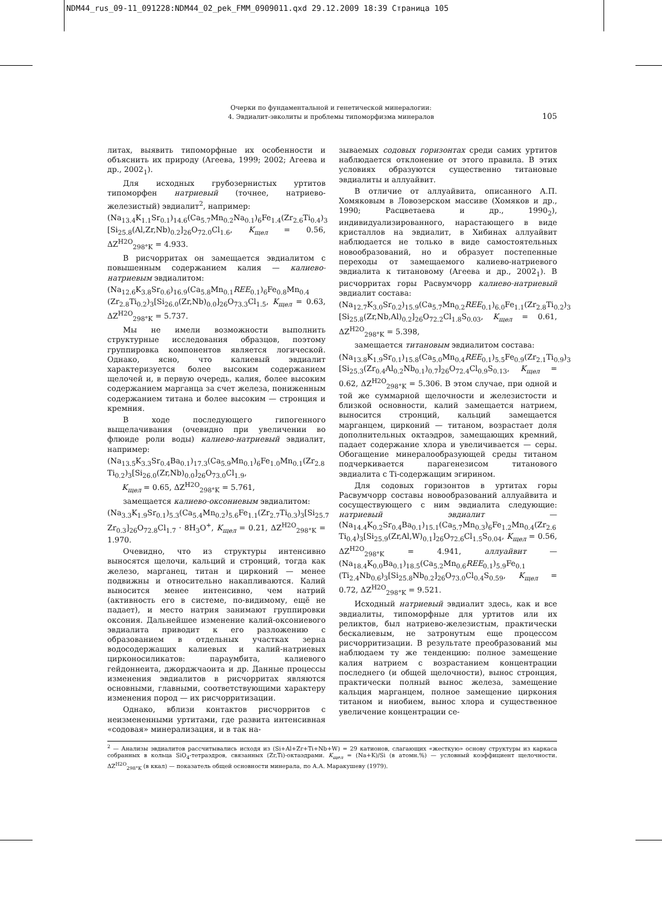NDM44_rus_09-11_091228:NDM44_02_pek_FMM_0909011.qxd 29.12.2009 18:39 Страница 105
Очерки по фундаментальной и генетической минералогии:
4. Эвдиалит-эвколиты и проблемы типоморфизма минералов
105
литах, выявить типоморфные их особенности и объяснить их природу (Агеева, 1999; 2002; Агеева и др., 2002<sub>1</sub>).
Для исходных грубозернистых уртитов типоморфен натриевый (точнее, натриево-железистый) эвдиалит<sup>2</sup>, например:
(Na<sub>13.4</sub>K<sub>1.1</sub>Sr<sub>0.1</sub>)<sub>14.6</sub>(Ca<sub>5.7</sub>Mn<sub>0.2</sub>Na<sub>0.1</sub>)<sub>6</sub>Fe<sub>1.4</sub>(Zr<sub>2.6</sub>Ti<sub>0.4</sub>)<sub>3</sub> [Si<sub>25.8</sub>(Al,Zr,Nb)<sub>0.2</sub>]<sub>26</sub>O<sub>72.0</sub>Cl<sub>1.6</sub>, K<sub>щел</sub> = 0.56, ΔZ<sup>H2O</sup><sub>298°K</sub> = 4.933.
В рисчорритах он замещается эвдиалитом с повышенным содержанием калия — калиево-натриевым эвдиалитом:
(Na<sub>12.6</sub>K<sub>3.8</sub>Sr<sub>0.6</sub>)<sub>16.9</sub>(Ca<sub>5.8</sub>Mn<sub>0.1</sub>REE<sub>0.1</sub>)<sub>6</sub>Fe<sub>0.8</sub>Mn<sub>0.4</sub> (Zr<sub>2.8</sub>Ti<sub>0.2</sub>)<sub>3</sub>[Si<sub>26.0</sub>(Zr,Nb)<sub>0.0</sub>]<sub>26</sub>O<sub>73.3</sub>Cl<sub>1.5</sub>, K<sub>щел</sub> = 0.63, ΔZ<sup>H2O</sup><sub>298°K</sub> = 5.737.
Мы не имели возможности выполнить структурные исследования образцов, поэтому группировка компонентов является логической. Однако, ясно, что калиевый эвдиалит характеризуется более высоким содержанием щелочей и, в первую очередь, калия, более высоким содержанием марганца за счет железа, пониженным содержанием титана и более высоким — стронция и кремния.
В ходе последующего гипогенного выщелачивания (очевидно при увеличении во флюиде роли воды) калиево-натриевый эвдиалит, например:
(Na<sub>13.5</sub>K<sub>3.3</sub>Sr<sub>0.4</sub>Ba<sub>0.1</sub>)<sub>17.3</sub>(Ca<sub>5.9</sub>Mn<sub>0.1</sub>)<sub>6</sub>Fe<sub>1.0</sub>Mn<sub>0.1</sub>(Zr<sub>2.8</sub> Ti<sub>0.2</sub>)<sub>3</sub>[Si<sub>26.0</sub>(Zr,Nb)<sub>0.0</sub>]<sub>26</sub>O<sub>73.0</sub>Cl<sub>1.9</sub>,
K<sub>щел</sub> = 0.65, ΔZ<sup>H2O</sup><sub>298°K</sub> = 5.761,
замещается калиево-оксониевым эвдиалитом:
(Na<sub>3.3</sub>K<sub>1.9</sub>Sr<sub>0.1</sub>)<sub>5.3</sub>(Ca<sub>5.4</sub>Mn<sub>0.2</sub>)<sub>5.6</sub>Fe<sub>1.1</sub>(Zr<sub>2.7</sub>Ti<sub>0.3</sub>)<sub>3</sub>[Si<sub>25.7</sub> Zr<sub>0.3</sub>]<sub>26</sub>O<sub>72.8</sub>Cl<sub>1.7</sub> · 8H<sub>3</sub>O<sup>+</sup>, K<sub>щел</sub> = 0.21, ΔZ<sup>H2O</sup><sub>298°K</sub> = 1.970.
Очевидно, что из структуры интенсивно выносятся щелочи, кальций и стронций, тогда как железо, марганец, титан и цирконий — менее подвижны и относительно накапливаются. Калий выносится менее интенсивно, чем натрий (активность его в системе, по-видимому, ещё не падает), и место натрия занимают группировки оксония. Дальнейшее изменение калий-оксониевого эвдиалита приводит к его разложению с образованием в отдельных участках зерна водосодержащих калиевых и калий-натриевых цирконосиликатов: параумбита, калиевого гейдоннеита, джорджчаоита и др. Данные процессы изменения эвдиалитов в рисчорритах являются основными, главными, соответствующими характеру изменения пород — их рисчорритизации.
Однако, вблизи контактов рисчорритов с неизмененными уртитами, где развита интенсивная «содовая» минерализация, и в так на-
зываемых содовых горизонтах среди самих уртитов наблюдается отклонение от этого правила. В этих условиях образуются существенно титановые эвдиалиты и аллуайвит.
В отличие от аллуайвита, описанного А.П. Хомяковым в Ловозерском массиве (Хомяков и др., 1990; Расцветаева и др., 1990<sub>2</sub>), индивидуализированного, нарастающего в виде кристаллов на эвдиалит, в Хибинах аллуайвит наблюдается не только в виде самостоятельных новообразований, но и образует постепенные переходы от замещаемого калиево-натриевого эвдиалита к титановому (Агеева и др., 2002<sub>1</sub>). В рисчорритах горы Расвумчорр калиево-натриевый эвдиалит состава:
(Na<sub>12.7</sub>K<sub>3.0</sub>Sr<sub>0.2</sub>)<sub>15.9</sub>(Ca<sub>5.7</sub>Mn<sub>0.2</sub>REE<sub>0.1</sub>)<sub>6.0</sub>Fe<sub>1.1</sub>(Zr<sub>2.8</sub>Ti<sub>0.2</sub>)<sub>3</sub> [Si<sub>25.8</sub>(Zr,Nb,Al)<sub>0.2</sub>]<sub>26</sub>O<sub>72.2</sub>Cl<sub>1.8</sub>S<sub>0.03</sub>, K<sub>щел</sub> = 0.61, ΔZ<sup>H2O</sup><sub>298°K</sub> = 5.398,
замещается титановым эвдиалитом состава:
(Na<sub>13.8</sub>K<sub>1.9</sub>Sr<sub>0.1</sub>)<sub>15.8</sub>(Ca<sub>5.0</sub>Mn<sub>0.4</sub>REE<sub>0.1</sub>)<sub>5.5</sub>Fe<sub>0.9</sub>(Zr<sub>2.1</sub>Ti<sub>0.9</sub>)<sub>3</sub> [Si<sub>25.3</sub>(Zr<sub>0.4</sub>Al<sub>0.2</sub>Nb<sub>0.1</sub>)<sub>0.7</sub>]<sub>26</sub>O<sub>72.4</sub>Cl<sub>0.9</sub>S<sub>0.13</sub>, K<sub>щел</sub> = 0.62, ΔZ<sup>H2O</sup><sub>298°K</sub> = 5.306. В этом случае, при одной и той же суммарной щелочности и железистости и близкой основности, калий замещается натрием, выносится стронций, кальций замещается марганцем, цирконий — титаном, возрастает доля дополнительных октаэдров, замещающих кремний, падает содержание хлора и увеличивается — серы. Обогащение минералообразующей среды титаном подчеркивается парагенезисом титанового эвдиалита с Ti-содержащим эгирином.
Для содовых горизонтов в уртитах горы Расвумчорр составы новообразований аллуайвита и сосуществующего с ним эвдиалита следующие: натриевый эвдиалит — (Na<sub>14.4</sub>K<sub>0.2</sub>Sr<sub>0.4</sub>Ba<sub>0.1</sub>)<sub>15.1</sub>(Ca<sub>5.7</sub>Mn<sub>0.3</sub>)<sub>6</sub>Fe<sub>1.2</sub>Mn<sub>0.4</sub>(Zr<sub>2.6</sub> Ti<sub>0.4</sub>)<sub>3</sub>[Si<sub>25.9</sub>(Zr,Al,W)<sub>0.1</sub>]<sub>26</sub>O<sub>72.6</sub>Cl<sub>1.5</sub>S<sub>0.04</sub>, K<sub>щел</sub> = 0.56, ΔZ<sup>H2O</sup><sub>298°K</sub> = 4.941, аллуайвит — (Na<sub>18.4</sub>K<sub>0.0</sub>Ba<sub>0.1</sub>)<sub>18.5</sub>(Ca<sub>5.2</sub>Mn<sub>0.6</sub>REE<sub>0.1</sub>)<sub>5.9</sub>Fe<sub>0.1</sub> (Ti<sub>2.4</sub>Nb<sub>0.6</sub>)<sub>3</sub>[Si<sub>25.8</sub>Nb<sub>0.2</sub>]<sub>26</sub>O<sub>73.0</sub>Cl<sub>0.4</sub>S<sub>0.59</sub>, K<sub>щел</sub> = 0.72, ΔZ<sup>H2O</sup><sub>298°K</sub> = 9.521.
Исходный натриевый эвдиалит здесь, как и все эвдиалиты, типоморфные для уртитов или их реликтов, был натриево-железистым, практически бескалиевым, не затронутым еще процессом рисчорритизации. В результате преобразований мы наблюдаем ту же тенденцию: полное замещение калия натрием с возрастанием концентрации последнего (и общей щелочности), вынос стронция, практически полный вынос железа, замещение кальция марганцем, полное замещение циркония титаном и ниобием, вынос хлора и существенное увеличение концентрации се-
<sup>2</sup> — Анализы эвдиалитов рассчитывались исходя из (Si+Al+Zr+Ti+Nb+W) = 29 катионов, слагающих «жесткую» основу структуры из каркаса собранных в кольца SiO<sub>4</sub>-тетраэдров, связанных (Zr,Ti)-октаэдрами. K<sub>щел</sub> = (Na+K)/Si (в атомн.%) — условный коэффициент щелочности. ΔZ<sup>H2O</sup><sub>298°K</sub> (в ккал) — показатель общей основности минерала, по А.А. Маракушеву (1979).